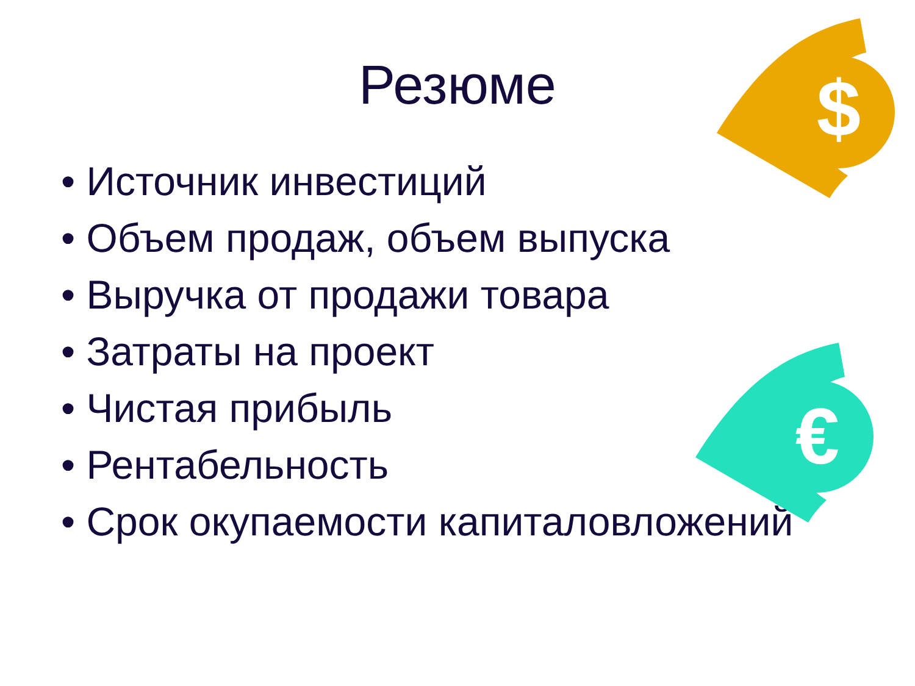$
€
Резюме
• Источник инвестиций
• Объем продаж, объем выпуска
• Выручка от продажи товара
• Затраты на проект
• Чистая прибыль
• Рентабельность
• Срок окупаемости капиталовложений